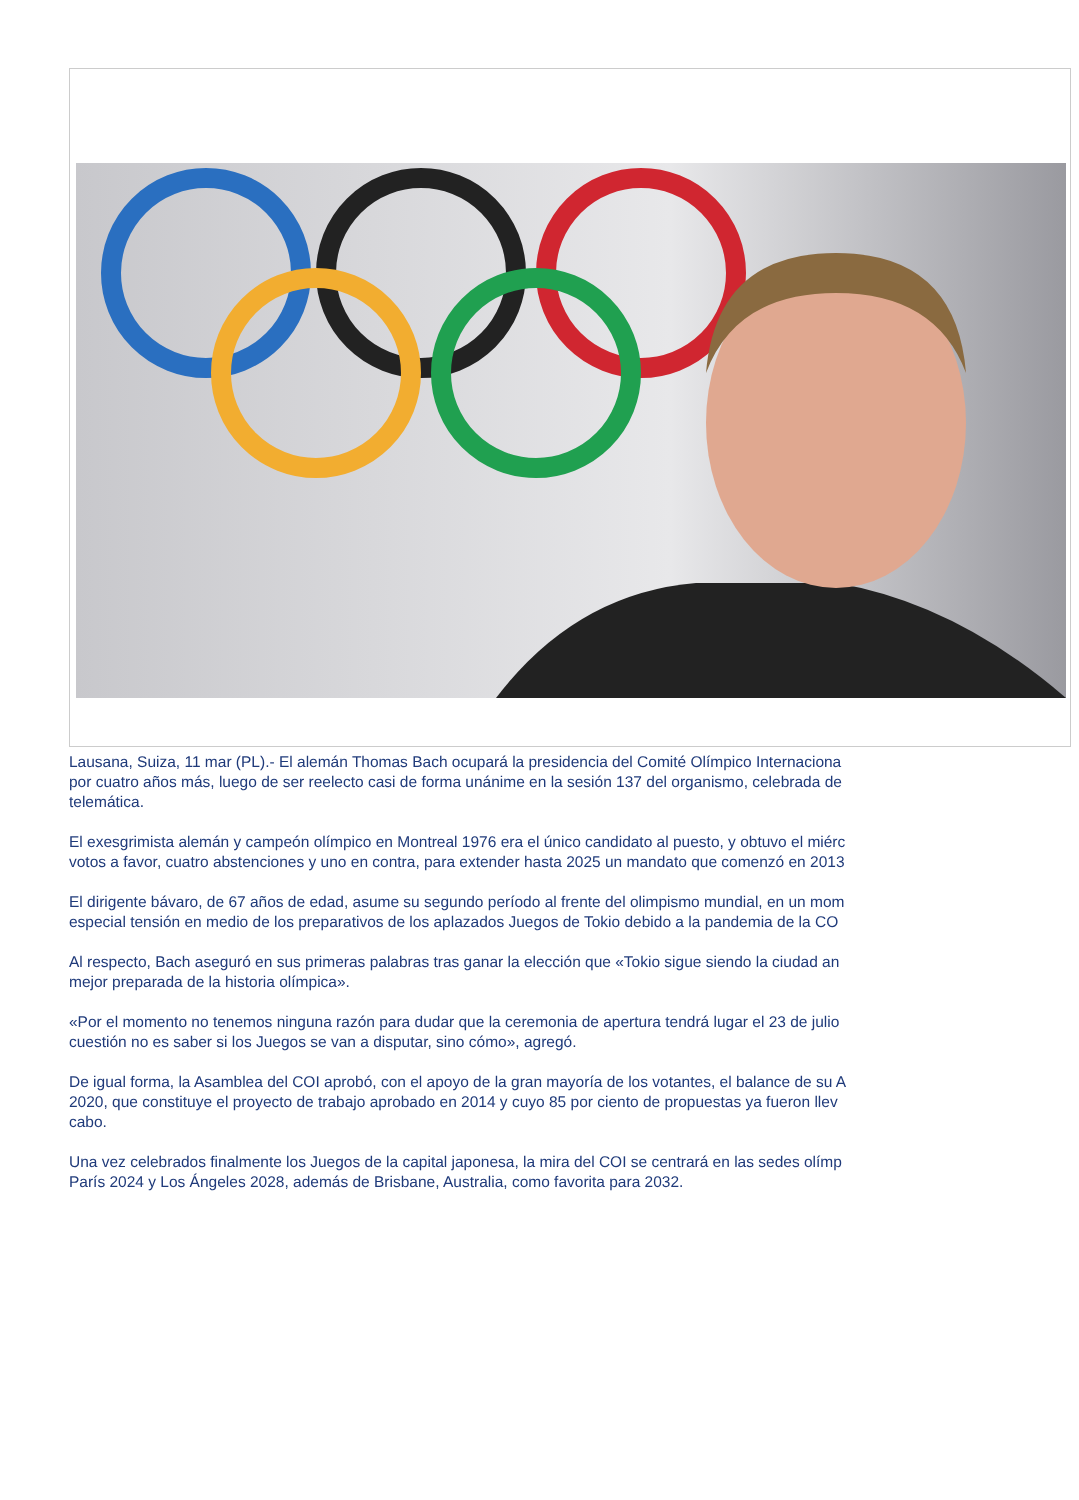Lausana, Suiza, 11 mar (PL).- El alemán Thomas Bach ocupará la presidencia del Comité Olímpico Internaciona
por cuatro años más, luego de ser reelecto casi de forma unánime en la sesión 137 del organismo, celebrada de
telemática.
El exesgrimista alemán y campeón olímpico en Montreal 1976 era el único candidato al puesto, y obtuvo el miérc
votos a favor, cuatro abstenciones y uno en contra, para extender hasta 2025 un mandato que comenzó en 2013
El dirigente bávaro, de 67 años de edad, asume su segundo período al frente del olimpismo mundial, en un mom
especial tensión en medio de los preparativos de los aplazados Juegos de Tokio debido a la pandemia de la CO
Al respecto, Bach aseguró en sus primeras palabras tras ganar la elección que «Tokio sigue siendo la ciudad an
mejor preparada de la historia olímpica».
«Por el momento no tenemos ninguna razón para dudar que la ceremonia de apertura tendrá lugar el 23 de julio
cuestión no es saber si los Juegos se van a disputar, sino cómo», agregó.
De igual forma, la Asamblea del COI aprobó, con el apoyo de la gran mayoría de los votantes, el balance de su A
2020, que constituye el proyecto de trabajo aprobado en 2014 y cuyo 85 por ciento de propuestas ya fueron llev
cabo.
Una vez celebrados finalmente los Juegos de la capital japonesa, la mira del COI se centrará en las sedes olímp
París 2024 y Los Ángeles 2028, además de Brisbane, Australia, como favorita para 2032.